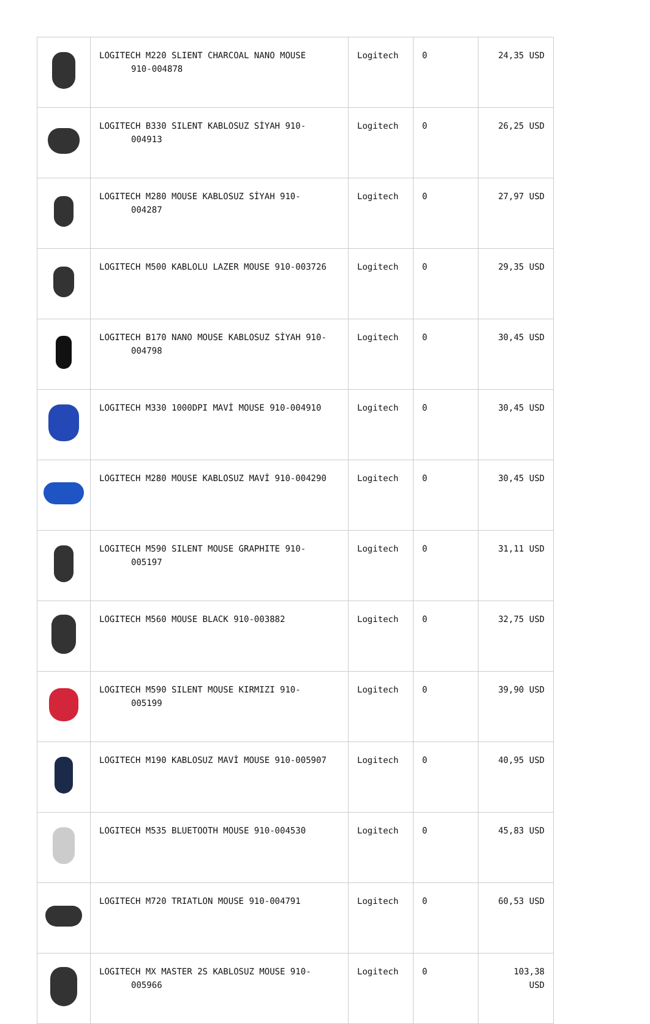| | LOGITECH M220 SLIENT CHARCOAL NANO MOUSE 910-004878 | Logitech | 0 | 24,35 USD |
| | LOGITECH B330 SILENT KABLOSUZ SİYAH 910- 004913 | Logitech | 0 | 26,25 USD |
| | LOGITECH M280 MOUSE KABLOSUZ SİYAH 910- 004287 | Logitech | 0 | 27,97 USD |
| | LOGITECH M500 KABLOLU LAZER MOUSE 910-003726 | Logitech | 0 | 29,35 USD |
| | LOGITECH B170 NANO MOUSE KABLOSUZ SİYAH 910- 004798 | Logitech | 0 | 30,45 USD |
| | LOGITECH M330 1000DPI MAVİ MOUSE 910-004910 | Logitech | 0 | 30,45 USD |
| | LOGITECH M280 MOUSE KABLOSUZ MAVİ 910-004290 | Logitech | 0 | 30,45 USD |
| | LOGITECH M590 SILENT MOUSE GRAPHITE 910- 005197 | Logitech | 0 | 31,11 USD |
| | LOGITECH M560 MOUSE BLACK 910-003882 | Logitech | 0 | 32,75 USD |
| | LOGITECH M590 SILENT MOUSE KIRMIZI 910- 005199 | Logitech | 0 | 39,90 USD |
| | LOGITECH M190 KABLOSUZ MAVİ MOUSE 910-005907 | Logitech | 0 | 40,95 USD |
| | LOGITECH M535 BLUETOOTH MOUSE 910-004530 | Logitech | 0 | 45,83 USD |
| | LOGITECH M720 TRIATLON MOUSE 910-004791 | Logitech | 0 | 60,53 USD |
| | LOGITECH MX MASTER 2S KABLOSUZ MOUSE 910- 005966 | Logitech | 0 | 103,38 USD |